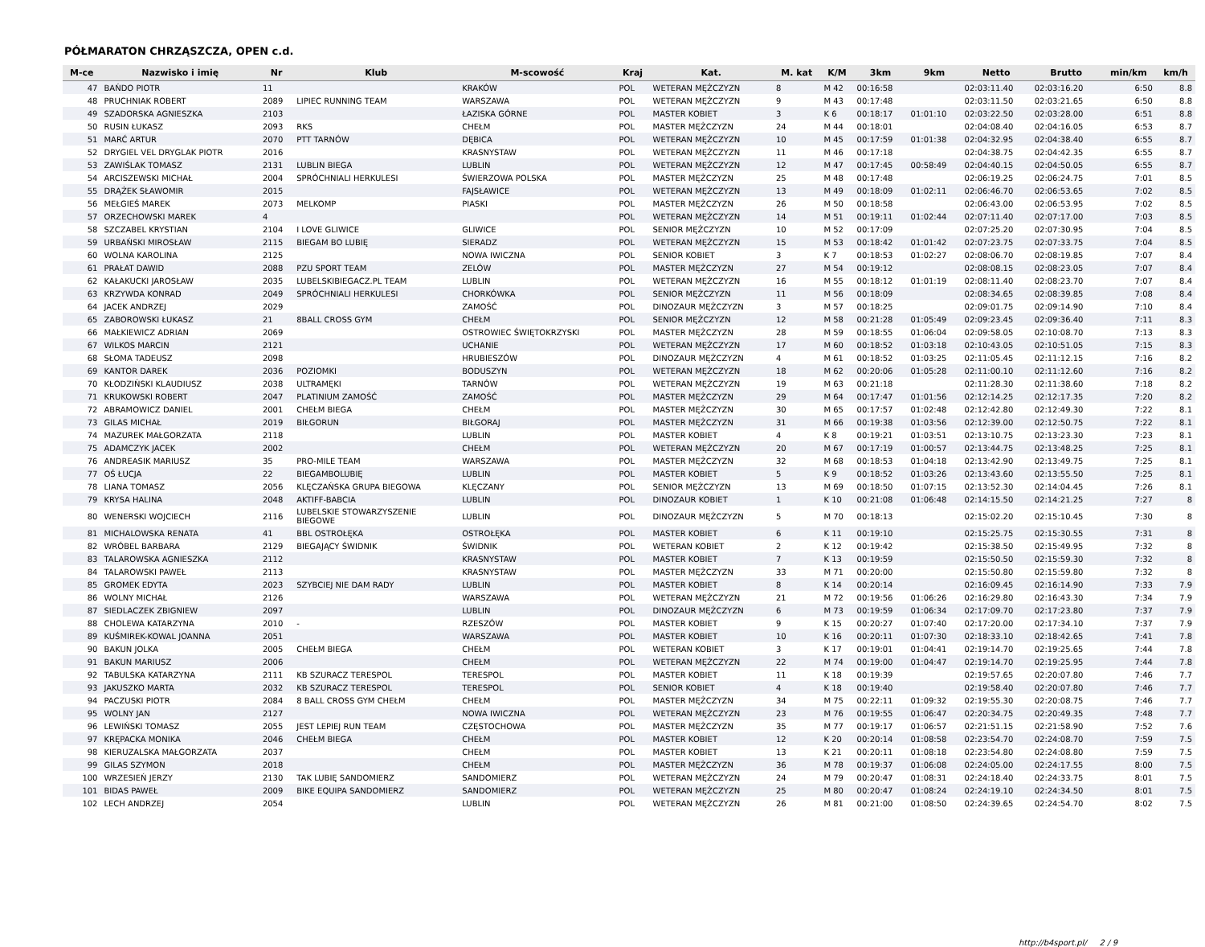PÓŁMARATON CHRZĄSZCZA, OPEN c.d.
| M-ce | Nazwisko i imię | Nr | Klub | M-scowość | Kraj | Kat. | M. kat | K/M | 3km | 9km | Netto | Brutto | min/km | km/h |
| --- | --- | --- | --- | --- | --- | --- | --- | --- | --- | --- | --- | --- | --- | --- |
| 47 | BAŃDO PIOTR | 11 | | KRAKÓW | POL | WETERAN MĘŻCZYZN | 8 | M 42 | 00:16:58 | | 02:03:11.40 | 02:03:16.20 | 6:50 | 8.8 |
| 48 | PRUCHNIAK ROBERT | 2089 | LIPIEC RUNNING TEAM | WARSZAWA | POL | WETERAN MĘŻCZYZN | 9 | M 43 | 00:17:48 | | 02:03:11.50 | 02:03:21.65 | 6:50 | 8.8 |
| 49 | SZADORSKA AGNIESZKA | 2103 | | ŁAZISKA GÓRNE | POL | MASTER KOBIET | 3 | K 6 | 00:18:17 | 01:01:10 | 02:03:22.50 | 02:03:28.00 | 6:51 | 8.8 |
| 50 | RUSIN ŁUKASZ | 2093 | RKS | CHEŁM | POL | MASTER MĘŻCZYZN | 24 | M 44 | 00:18:01 | | 02:04:08.40 | 02:04:16.05 | 6:53 | 8.7 |
| 51 | MARĆ ARTUR | 2070 | PTT TARNÓW | DĘBICA | POL | WETERAN MĘŻCZYZN | 10 | M 45 | 00:17:59 | 01:01:38 | 02:04:32.95 | 02:04:38.40 | 6:55 | 8.7 |
| 52 | DRYGIEL VEL DRYGLAK PIOTR | 2016 | | KRASNYSTAW | POL | WETERAN MĘŻCZYZN | 11 | M 46 | 00:17:18 | | 02:04:38.75 | 02:04:42.35 | 6:55 | 8.7 |
| 53 | ZAWIŚLAK TOMASZ | 2131 | LUBLIN BIEGA | LUBLIN | POL | WETERAN MĘŻCZYZN | 12 | M 47 | 00:17:45 | 00:58:49 | 02:04:40.15 | 02:04:50.05 | 6:55 | 8.7 |
| 54 | ARCISZEWSKI MICHAŁ | 2004 | SPRÓCHNIALI HERKULESI | ŚWIERZOWA POLSKA | POL | MASTER MĘŻCZYZN | 25 | M 48 | 00:17:48 | | 02:06:19.25 | 02:06:24.75 | 7:01 | 8.5 |
| 55 | DRĄŻEK SŁAWOMIR | 2015 | | FAJSŁAWICE | POL | WETERAN MĘŻCZYZN | 13 | M 49 | 00:18:09 | 01:02:11 | 02:06:46.70 | 02:06:53.65 | 7:02 | 8.5 |
| 56 | MEŁGIEŚ MAREK | 2073 | MELKOMP | PIASKI | POL | MASTER MĘŻCZYZN | 26 | M 50 | 00:18:58 | | 02:06:43.00 | 02:06:53.95 | 7:02 | 8.5 |
| 57 | ORZECHOWSKI MAREK | 4 | | | POL | WETERAN MĘŻCZYZN | 14 | M 51 | 00:19:11 | 01:02:44 | 02:07:11.40 | 02:07:17.00 | 7:03 | 8.5 |
| 58 | SZCZABEL KRYSTIAN | 2104 | I LOVE GLIWICE | GLIWICE | POL | SENIOR MĘŻCZYZN | 10 | M 52 | 00:17:09 | | 02:07:25.20 | 02:07:30.95 | 7:04 | 8.5 |
| 59 | URBAŃSKI MIROSŁAW | 2115 | BIEGAM BO LUBIĘ | SIERADZ | POL | WETERAN MĘŻCZYZN | 15 | M 53 | 00:18:42 | 01:01:42 | 02:07:23.75 | 02:07:33.75 | 7:04 | 8.5 |
| 60 | WOLNA KAROLINA | 2125 | | NOWA IWICZNA | POL | SENIOR KOBIET | 3 | K 7 | 00:18:53 | 01:02:27 | 02:08:06.70 | 02:08:19.85 | 7:07 | 8.4 |
| 61 | PRAŁAT DAWID | 2088 | PZU SPORT TEAM | ZELÓW | POL | MASTER MĘŻCZYZN | 27 | M 54 | 00:19:12 | | 02:08:08.15 | 02:08:23.05 | 7:07 | 8.4 |
| 62 | KAŁAKUCKI JAROSŁAW | 2035 | LUBELSKIBIEGACZ.PL TEAM | LUBLIN | POL | WETERAN MĘŻCZYZN | 16 | M 55 | 00:18:12 | 01:01:19 | 02:08:11.40 | 02:08:23.70 | 7:07 | 8.4 |
| 63 | KRZYWDA KONRAD | 2049 | SPRÓCHNIALI HERKULESI | CHORKÓWKA | POL | SENIOR MĘŻCZYZN | 11 | M 56 | 00:18:09 | | 02:08:34.65 | 02:08:39.85 | 7:08 | 8.4 |
| 64 | JACEK ANDRZEJ | 2029 | | ZAMOŚĆ | POL | DINOZAUR MĘŻCZYZN | 3 | M 57 | 00:18:25 | | 02:09:01.75 | 02:09:14.90 | 7:10 | 8.4 |
| 65 | ZABOROWSKI ŁUKASZ | 21 | 8BALL CROSS GYM | CHEŁM | POL | SENIOR MĘŻCZYZN | 12 | M 58 | 00:21:28 | 01:05:49 | 02:09:23.45 | 02:09:36.40 | 7:11 | 8.3 |
| 66 | MAŁKIEWICZ ADRIAN | 2069 | | OSTROWIEC ŚWIĘTOKRZYSKI | POL | MASTER MĘŻCZYZN | 28 | M 59 | 00:18:55 | 01:06:04 | 02:09:58.05 | 02:10:08.70 | 7:13 | 8.3 |
| 67 | WILKOS MARCIN | 2121 | | UCHANIE | POL | WETERAN MĘŻCZYZN | 17 | M 60 | 00:18:52 | 01:03:18 | 02:10:43.05 | 02:10:51.05 | 7:15 | 8.3 |
| 68 | SŁOMA TADEUSZ | 2098 | | HRUBIESZÓW | POL | DINOZAUR MĘŻCZYZN | 4 | M 61 | 00:18:52 | 01:03:25 | 02:11:05.45 | 02:11:12.15 | 7:16 | 8.2 |
| 69 | KANTOR DAREK | 2036 | POZIOMKI | BODUSZYN | POL | WETERAN MĘŻCZYZN | 18 | M 62 | 00:20:06 | 01:05:28 | 02:11:00.10 | 02:11:12.60 | 7:16 | 8.2 |
| 70 | KŁODZIŃSKI KLAUDIUSZ | 2038 | ULTRAMĘKI | TARNÓW | POL | WETERAN MĘŻCZYZN | 19 | M 63 | 00:21:18 | | 02:11:28.30 | 02:11:38.60 | 7:18 | 8.2 |
| 71 | KRUKOWSKI ROBERT | 2047 | PLATINIUM ZAMOŚĆ | ZAMOŚĆ | POL | MASTER MĘŻCZYZN | 29 | M 64 | 00:17:47 | 01:01:56 | 02:12:14.25 | 02:12:17.35 | 7:20 | 8.2 |
| 72 | ABRAMOWICZ DANIEL | 2001 | CHEŁM BIEGA | CHEŁM | POL | MASTER MĘŻCZYZN | 30 | M 65 | 00:17:57 | 01:02:48 | 02:12:42.80 | 02:12:49.30 | 7:22 | 8.1 |
| 73 | GILAS MICHAŁ | 2019 | BIŁGORUN | BIŁGORAJ | POL | MASTER MĘŻCZYZN | 31 | M 66 | 00:19:38 | 01:03:56 | 02:12:39.00 | 02:12:50.75 | 7:22 | 8.1 |
| 74 | MAZUREK MAŁGORZATA | 2118 | | LUBLIN | POL | MASTER KOBIET | 4 | K 8 | 00:19:21 | 01:03:51 | 02:13:10.75 | 02:13:23.30 | 7:23 | 8.1 |
| 75 | ADAMCZYK JACEK | 2002 | | CHEŁM | POL | WETERAN MĘŻCZYZN | 20 | M 67 | 00:17:19 | 01:00:57 | 02:13:44.75 | 02:13:48.25 | 7:25 | 8.1 |
| 76 | ANDREASIK MARIUSZ | 35 | PRO-MILE TEAM | WARSZAWA | POL | MASTER MĘŻCZYZN | 32 | M 68 | 00:18:53 | 01:04:18 | 02:13:42.90 | 02:13:49.75 | 7:25 | 8.1 |
| 77 | OŚ ŁUCJA | 22 | BIEGAMBOLUBIĘ | LUBLIN | POL | MASTER KOBIET | 5 | K 9 | 00:18:52 | 01:03:26 | 02:13:43.60 | 02:13:55.50 | 7:25 | 8.1 |
| 78 | LIANA TOMASZ | 2056 | KLĘCZAŃSKA GRUPA BIEGOWA | KLĘCZANY | POL | SENIOR MĘŻCZYZN | 13 | M 69 | 00:18:50 | 01:07:15 | 02:13:52.30 | 02:14:04.45 | 7:26 | 8.1 |
| 79 | KRYSA HALINA | 2048 | AKTIFF-BABCIA | LUBLIN | POL | DINOZAUR KOBIET | 1 | K 10 | 00:21:08 | 01:06:48 | 02:14:15.50 | 02:14:21.25 | 7:27 | 8 |
| 80 | WENERSKI WOJCIECH | 2116 | LUBELSKIE STOWARZYSZENIE BIEGOWE | LUBLIN | POL | DINOZAUR MĘŻCZYZN | 5 | M 70 | 00:18:13 | | 02:15:02.20 | 02:15:10.45 | 7:30 | 8 |
| 81 | MICHALOWSKA RENATA | 41 | BBL OSTROŁĘKA | OSTROŁĘKA | POL | MASTER KOBIET | 6 | K 11 | 00:19:10 | | 02:15:25.75 | 02:15:30.55 | 7:31 | 8 |
| 82 | WRÓBEL BARBARA | 2129 | BIEGAJĄCY ŚWIDNIK | ŚWIDNIK | POL | WETERAN KOBIET | 2 | K 12 | 00:19:42 | | 02:15:38.50 | 02:15:49.95 | 7:32 | 8 |
| 83 | TALAROWSKA AGNIESZKA | 2112 | | KRASNYSTAW | POL | MASTER KOBIET | 7 | K 13 | 00:19:59 | | 02:15:50.50 | 02:15:59.30 | 7:32 | 8 |
| 84 | TALAROWSKI PAWEŁ | 2113 | | KRASNYSTAW | POL | MASTER MĘŻCZYZN | 33 | M 71 | 00:20:00 | | 02:15:50.80 | 02:15:59.80 | 7:32 | 8 |
| 85 | GROMEK EDYTA | 2023 | SZYBCIEJ NIE DAM RADY | LUBLIN | POL | MASTER KOBIET | 8 | K 14 | 00:20:14 | | 02:16:09.45 | 02:16:14.90 | 7:33 | 7.9 |
| 86 | WOLNY MICHAŁ | 2126 | | WARSZAWA | POL | WETERAN MĘŻCZYZN | 21 | M 72 | 00:19:56 | 01:06:26 | 02:16:29.80 | 02:16:43.30 | 7:34 | 7.9 |
| 87 | SIEDLACZEK ZBIGNIEW | 2097 | | LUBLIN | POL | DINOZAUR MĘŻCZYZN | 6 | M 73 | 00:19:59 | 01:06:34 | 02:17:09.70 | 02:17:23.80 | 7:37 | 7.9 |
| 88 | CHOLEWA KATARZYNA | 2010 | - | RZESZÓW | POL | MASTER KOBIET | 9 | K 15 | 00:20:27 | 01:07:40 | 02:17:20.00 | 02:17:34.10 | 7:37 | 7.9 |
| 89 | KUŚMIREK-KOWAL JOANNA | 2051 | | WARSZAWA | POL | MASTER KOBIET | 10 | K 16 | 00:20:11 | 01:07:30 | 02:18:33.10 | 02:18:42.65 | 7:41 | 7.8 |
| 90 | BAKUN JOLKA | 2005 | CHEŁM BIEGA | CHEŁM | POL | WETERAN KOBIET | 3 | K 17 | 00:19:01 | 01:04:41 | 02:19:14.70 | 02:19:25.65 | 7:44 | 7.8 |
| 91 | BAKUN MARIUSZ | 2006 | | CHEŁM | POL | WETERAN MĘŻCZYZN | 22 | M 74 | 00:19:00 | 01:04:47 | 02:19:14.70 | 02:19:25.95 | 7:44 | 7.8 |
| 92 | TABULSKA KATARZYNA | 2111 | KB SZURACZ TERESPOL | TERESPOL | POL | MASTER KOBIET | 11 | K 18 | 00:19:39 | | 02:19:57.65 | 02:20:07.80 | 7:46 | 7.7 |
| 93 | JAKUSZKO MARTA | 2032 | KB SZURACZ TERESPOL | TERESPOL | POL | SENIOR KOBIET | 4 | K 18 | 00:19:40 | | 02:19:58.40 | 02:20:07.80 | 7:46 | 7.7 |
| 94 | PACZUSKI PIOTR | 2084 | 8 BALL CROSS GYM CHEŁM | CHEŁM | POL | MASTER MĘŻCZYZN | 34 | M 75 | 00:22:11 | 01:09:32 | 02:19:55.30 | 02:20:08.75 | 7:46 | 7.7 |
| 95 | WOLNY JAN | 2127 | | NOWA IWICZNA | POL | WETERAN MĘŻCZYZN | 23 | M 76 | 00:19:55 | 01:06:47 | 02:20:34.75 | 02:20:49.35 | 7:48 | 7.7 |
| 96 | LEWIŃSKI TOMASZ | 2055 | JEST LEPIEJ RUN TEAM | CZĘSTOCHOWA | POL | MASTER MĘŻCZYZN | 35 | M 77 | 00:19:17 | 01:06:57 | 02:21:51.15 | 02:21:58.90 | 7:52 | 7.6 |
| 97 | KRĘPACKA MONIKA | 2046 | CHEŁM BIEGA | CHEŁM | POL | MASTER KOBIET | 12 | K 20 | 00:20:14 | 01:08:58 | 02:23:54.70 | 02:24:08.70 | 7:59 | 7.5 |
| 98 | KIERUZALSKA MAŁGORZATA | 2037 | | CHEŁM | POL | MASTER KOBIET | 13 | K 21 | 00:20:11 | 01:08:18 | 02:23:54.80 | 02:24:08.80 | 7:59 | 7.5 |
| 99 | GILAS SZYMON | 2018 | | CHEŁM | POL | MASTER MĘŻCZYZN | 36 | M 78 | 00:19:37 | 01:06:08 | 02:24:05.00 | 02:24:17.55 | 8:00 | 7.5 |
| 100 | WRZESIEŃ JERZY | 2130 | TAK LUBIĘ SANDOMIERZ | SANDOMIERZ | POL | WETERAN MĘŻCZYZN | 24 | M 79 | 00:20:47 | 01:08:31 | 02:24:18.40 | 02:24:33.75 | 8:01 | 7.5 |
| 101 | BIDAS PAWEŁ | 2009 | BIKE EQUIPA SANDOMIERZ | SANDOMIERZ | POL | WETERAN MĘŻCZYZN | 25 | M 80 | 00:20:47 | 01:08:24 | 02:24:19.10 | 02:24:34.50 | 8:01 | 7.5 |
| 102 | LECH ANDRZEJ | 2054 | | LUBLIN | POL | WETERAN MĘŻCZYZN | 26 | M 81 | 00:21:00 | 01:08:50 | 02:24:39.65 | 02:24:54.70 | 8:02 | 7.5 |
http://b4sport.pl/ 2 / 9